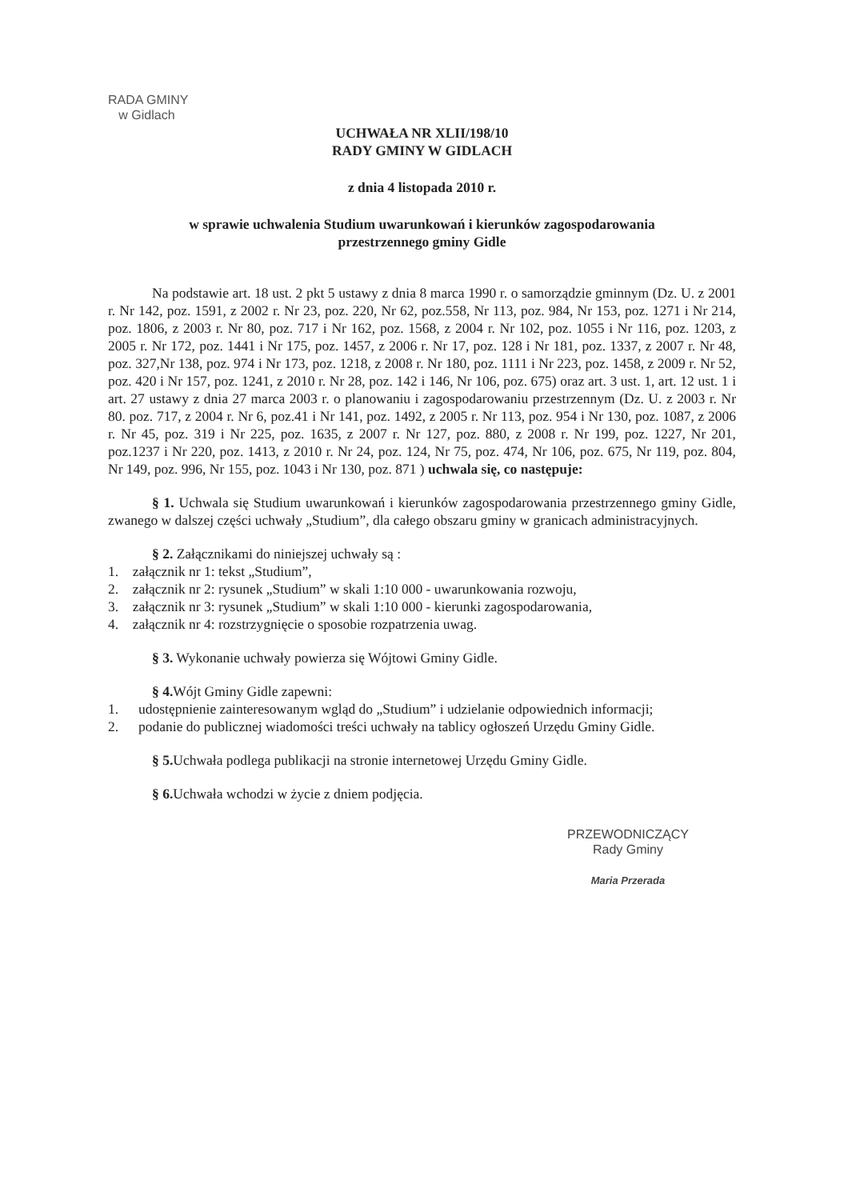RADA GMINY
w Gidlach
UCHWAŁA NR XLII/198/10
RADY GMINY W GIDLACH
z dnia 4 listopada 2010 r.
w sprawie uchwalenia Studium uwarunkowań i kierunków zagospodarowania
przestrzennego gminy Gidle
Na podstawie art. 18 ust. 2 pkt 5 ustawy z dnia 8 marca 1990 r. o samorządzie gminnym (Dz. U. z 2001 r. Nr 142, poz. 1591, z 2002 r. Nr 23, poz. 220, Nr 62, poz.558, Nr 113, poz. 984, Nr 153, poz. 1271 i Nr 214, poz. 1806, z 2003 r. Nr 80, poz. 717 i Nr 162, poz. 1568, z 2004 r. Nr 102, poz. 1055 i Nr 116, poz. 1203, z 2005 r. Nr 172, poz. 1441 i Nr 175, poz. 1457, z 2006 r. Nr 17, poz. 128 i Nr 181, poz. 1337, z 2007 r. Nr 48, poz. 327,Nr 138, poz. 974 i Nr 173, poz. 1218, z 2008 r. Nr 180, poz. 1111 i Nr 223, poz. 1458, z 2009 r. Nr 52, poz. 420 i Nr 157, poz. 1241, z 2010 r. Nr 28, poz. 142 i 146, Nr 106, poz. 675) oraz art. 3 ust. 1, art. 12 ust. 1 i art. 27 ustawy z dnia 27 marca 2003 r. o planowaniu i zagospodarowaniu przestrzennym (Dz. U. z 2003 r. Nr 80. poz. 717, z 2004 r. Nr 6, poz.41 i Nr 141, poz. 1492, z 2005 r. Nr 113, poz. 954 i Nr 130, poz. 1087, z 2006 r. Nr 45, poz. 319 i Nr 225, poz. 1635, z 2007 r. Nr 127, poz. 880, z 2008 r. Nr 199, poz. 1227, Nr 201, poz.1237 i Nr 220, poz. 1413, z 2010 r. Nr 24, poz. 124, Nr 75, poz. 474, Nr 106, poz. 675, Nr 119, poz. 804, Nr 149, poz. 996, Nr 155, poz. 1043 i Nr 130, poz. 871 ) uchwala się, co następuje:
§ 1. Uchwala się Studium uwarunkowań i kierunków zagospodarowania przestrzennego gminy Gidle, zwanego w dalszej części uchwały „Studium”, dla całego obszaru gminy w granicach administracyjnych.
§ 2. Załącznikami do niniejszej uchwały są :
1. załącznik nr 1: tekst „Studium”,
2. załącznik nr 2: rysunek „Studium” w skali 1:10 000 - uwarunkowania rozwoju,
3. załącznik nr 3: rysunek „Studium” w skali 1:10 000 - kierunki zagospodarowania,
4. załącznik nr 4: rozstrzygnięcie o sposobie rozpatrzenia uwag.
§ 3. Wykonanie uchwały powierza się Wójtowi Gminy Gidle.
§ 4. Wójt Gminy Gidle zapewni:
1. udostępnienie zainteresowanym wgląd do „Studium” i udzielanie odpowiednich informacji;
2. podanie do publicznej wiadomości treści uchwały na tablicy ogłoszeń Urzędu Gminy Gidle.
§ 5. Uchwała podlega publikacji na stronie internetowej Urzędu Gminy Gidle.
§ 6. Uchwała wchodzi w życie z dniem podjęcia.
PRZEWODNICZĄCY
Rady Gminy
Maria Przerada